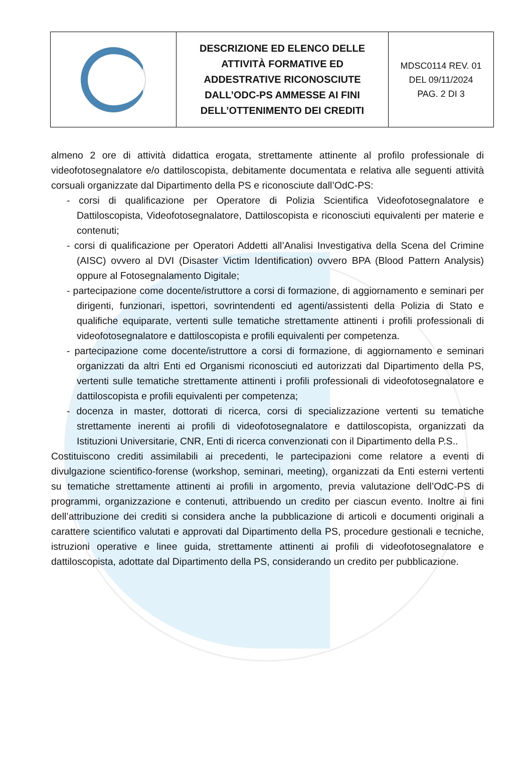| | DESCRIZIONE ED ELENCO DELLE ATTIVITÀ FORMATIVE ED ADDESTRATIVE RICONOSCIUTE DALL’ODC-PS AMMESSE AI FINI DELL’OTTENIMENTO DEI CREDITI | MDSC0114 REV. 01 DEL 09/11/2024 PAG. 2 DI 3 |
almeno 2 ore di attività didattica erogata, strettamente attinente al profilo professionale di videofotosegnalatore e/o dattiloscopista, debitamente documentata e relativa alle seguenti attività corsuali organizzate dal Dipartimento della PS e riconosciute dall’OdC-PS:
- corsi di qualificazione per Operatore di Polizia Scientifica Videofotosegnalatore e Dattiloscopista, Videofotosegnalatore, Dattiloscopista e riconosciuti equivalenti per materie e contenuti;
- corsi di qualificazione per Operatori Addetti all’Analisi Investigativa della Scena del Crimine (AISC) ovvero al DVI (Disaster Victim Identification) ovvero BPA (Blood Pattern Analysis) oppure al Fotosegnalamento Digitale;
- partecipazione come docente/istruttore a corsi di formazione, di aggiornamento e seminari per dirigenti, funzionari, ispettori, sovrintendenti ed agenti/assistenti della Polizia di Stato e qualifiche equiparate, vertenti sulle tematiche strettamente attinenti i profili professionali di videofotosegnalatore e dattiloscopista e profili equivalenti per competenza.
- partecipazione come docente/istruttore a corsi di formazione, di aggiornamento e seminari organizzati da altri Enti ed Organismi riconosciuti ed autorizzati dal Dipartimento della PS, vertenti sulle tematiche strettamente attinenti i profili professionali di videofotosegnalatore e dattiloscopista e profili equivalenti per competenza;
- docenza in master, dottorati di ricerca, corsi di specializzazione vertenti su tematiche strettamente inerenti ai profili di videofotosegnalatore e dattiloscopista, organizzati da Istituzioni Universitarie, CNR, Enti di ricerca convenzionati con il Dipartimento della P.S..
Costituiscono crediti assimilabili ai precedenti, le partecipazioni come relatore a eventi di divulgazione scientifico-forense (workshop, seminari, meeting), organizzati da Enti esterni vertenti su tematiche strettamente attinenti ai profili in argomento, previa valutazione dell’OdC-PS di programmi, organizzazione e contenuti, attribuendo un credito per ciascun evento. Inoltre ai fini dell’attribuzione dei crediti si considera anche la pubblicazione di articoli e documenti originali a carattere scientifico valutati e approvati dal Dipartimento della PS, procedure gestionali e tecniche, istruzioni operative e linee guida, strettamente attinenti ai profili di videofotosegnalatore e dattiloscopista, adottate dal Dipartimento della PS, considerando un credito per pubblicazione.